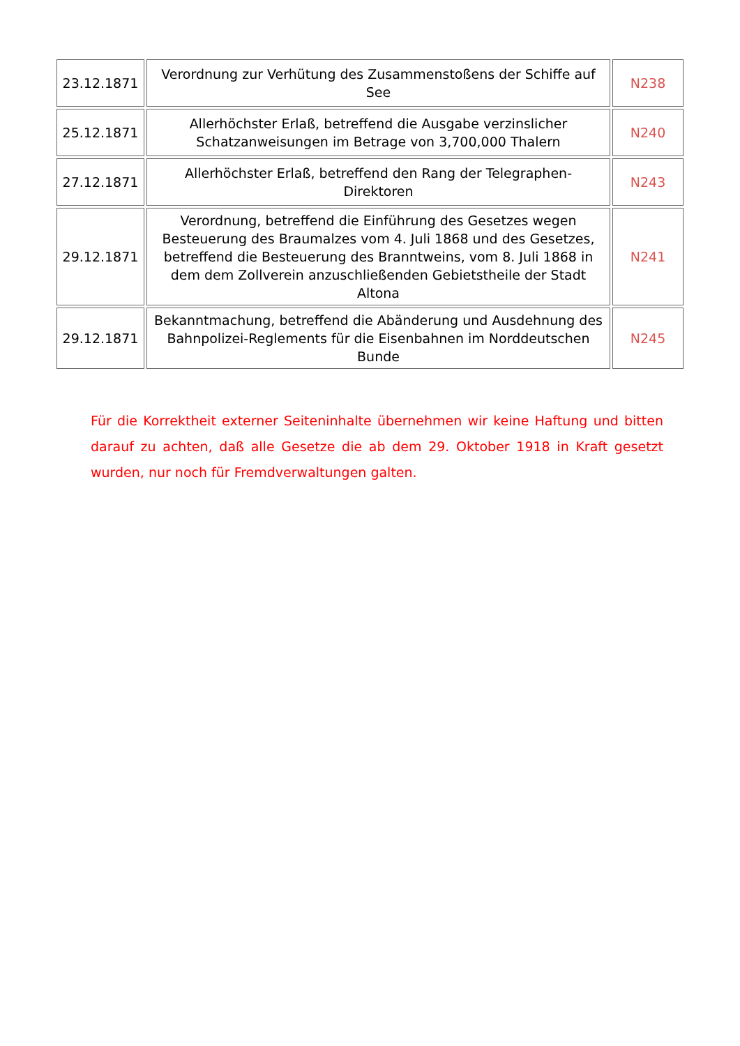| 23.12.1871 | Verordnung zur Verhütung des Zusammenstoßens der Schiffe auf See | N238 |
| 25.12.1871 | Allerhöchster Erlaß, betreffend die Ausgabe verzinslicher Schatzanweisungen im Betrage von 3,700,000 Thalern | N240 |
| 27.12.1871 | Allerhöchster Erlaß, betreffend den Rang der Telegraphen-Direktoren | N243 |
| 29.12.1871 | Verordnung, betreffend die Einführung des Gesetzes wegen Besteuerung des Braumalzes vom 4. Juli 1868 und des Gesetzes, betreffend die Besteuerung des Branntweins, vom 8. Juli 1868 in dem dem Zollverein anzuschließenden Gebietstheile der Stadt Altona | N241 |
| 29.12.1871 | Bekanntmachung, betreffend die Abänderung und Ausdehnung des Bahnpolizei-Reglements für die Eisenbahnen im Norddeutschen Bunde | N245 |
Für die Korrektheit externer Seiteninhalte übernehmen wir keine Haftung und bitten darauf zu achten, daß alle Gesetze die ab dem 29. Oktober 1918 in Kraft gesetzt wurden, nur noch für Fremdverwaltungen galten.